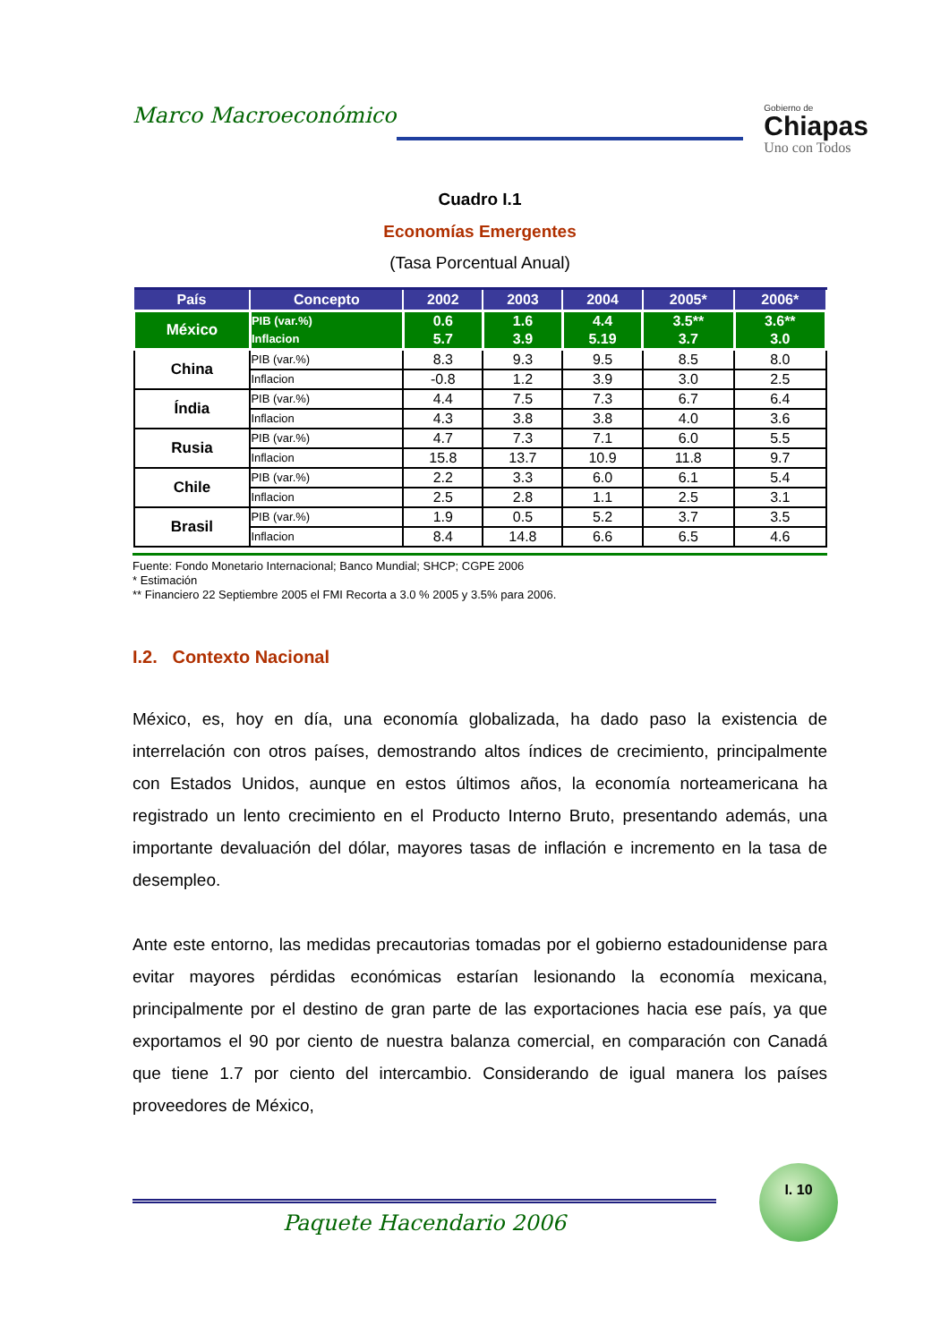Marco Macroeconómico
Gobierno de
Chiapas
Uno con Todos
Cuadro I.1
Economías Emergentes
(Tasa Porcentual Anual)
| País | Concepto | 2002 | 2003 | 2004 | 2005* | 2006* |
| --- | --- | --- | --- | --- | --- | --- |
| México | PIB (var.%) Inflacion | 0.6 5.7 | 1.6 3.9 | 4.4 5.19 | 3.5** 3.7 | 3.6** 3.0 |
| China | PIB (var.%) | 8.3 | 9.3 | 9.5 | 8.5 | 8.0 |
| | Inflacion | -0.8 | 1.2 | 3.9 | 3.0 | 2.5 |
| Índia | PIB (var.%) | 4.4 | 7.5 | 7.3 | 6.7 | 6.4 |
| | Inflacion | 4.3 | 3.8 | 3.8 | 4.0 | 3.6 |
| Rusia | PIB (var.%) | 4.7 | 7.3 | 7.1 | 6.0 | 5.5 |
| | Inflacion | 15.8 | 13.7 | 10.9 | 11.8 | 9.7 |
| Chile | PIB (var.%) | 2.2 | 3.3 | 6.0 | 6.1 | 5.4 |
| | Inflacion | 2.5 | 2.8 | 1.1 | 2.5 | 3.1 |
| Brasil | PIB (var.%) | 1.9 | 0.5 | 5.2 | 3.7 | 3.5 |
| | Inflacion | 8.4 | 14.8 | 6.6 | 6.5 | 4.6 |
Fuente: Fondo Monetario Internacional; Banco Mundial; SHCP; CGPE 2006
* Estimación
** Financiero 22 Septiembre 2005 el FMI Recorta a 3.0 % 2005 y 3.5% para 2006.
I.2. Contexto Nacional
México, es, hoy en día, una economía globalizada, ha dado paso la existencia de interrelación con otros países, demostrando altos índices de crecimiento, principalmente con Estados Unidos, aunque en estos últimos años, la economía norteamericana ha registrado un lento crecimiento en el Producto Interno Bruto, presentando además, una importante devaluación del dólar, mayores tasas de inflación e incremento en la tasa de desempleo.
Ante este entorno, las medidas precautorias tomadas por el gobierno estadounidense para evitar mayores pérdidas económicas estarían lesionando la economía mexicana, principalmente por el destino de gran parte de las exportaciones hacia ese país, ya que exportamos el 90 por ciento de nuestra balanza comercial, en comparación con Canadá que tiene 1.7 por ciento del intercambio. Considerando de igual manera los países proveedores de México,
I. 10
Paquete Hacendario 2006